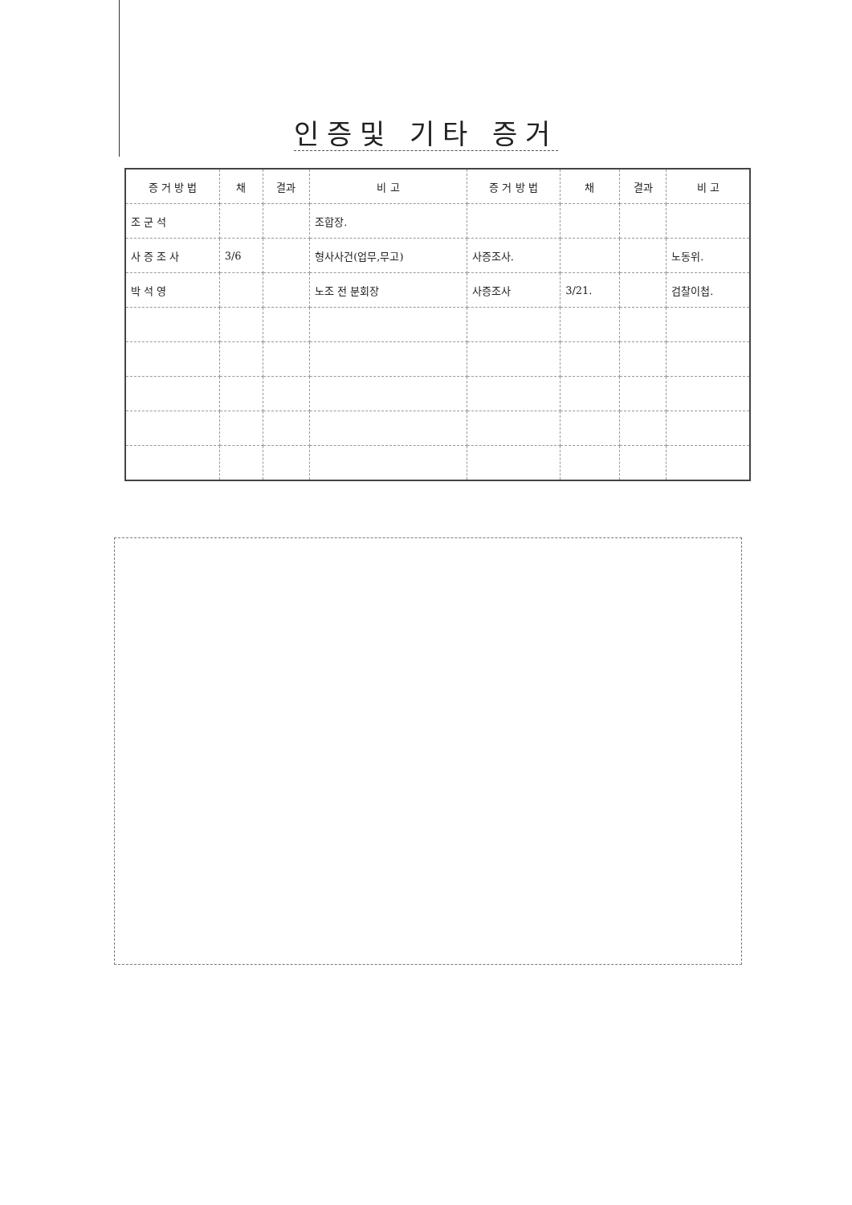인증및 기타 증거
| 증 거 방 법 | 채 | 결과 | 비 고 | 증 거 방 법 | 채 | 결과 | 비 고 |
| --- | --- | --- | --- | --- | --- | --- | --- |
| 조 군 석 | | | 조합장. | | | | |
| 사 증 조 사 | 3/6 | | 형사사건(업무,무고) | 사증조사. | | | 노동위. |
| 박 석 영 | | | 노조 전 분회장 | 사증조사 | 3/21. | | 검찰이첩. |